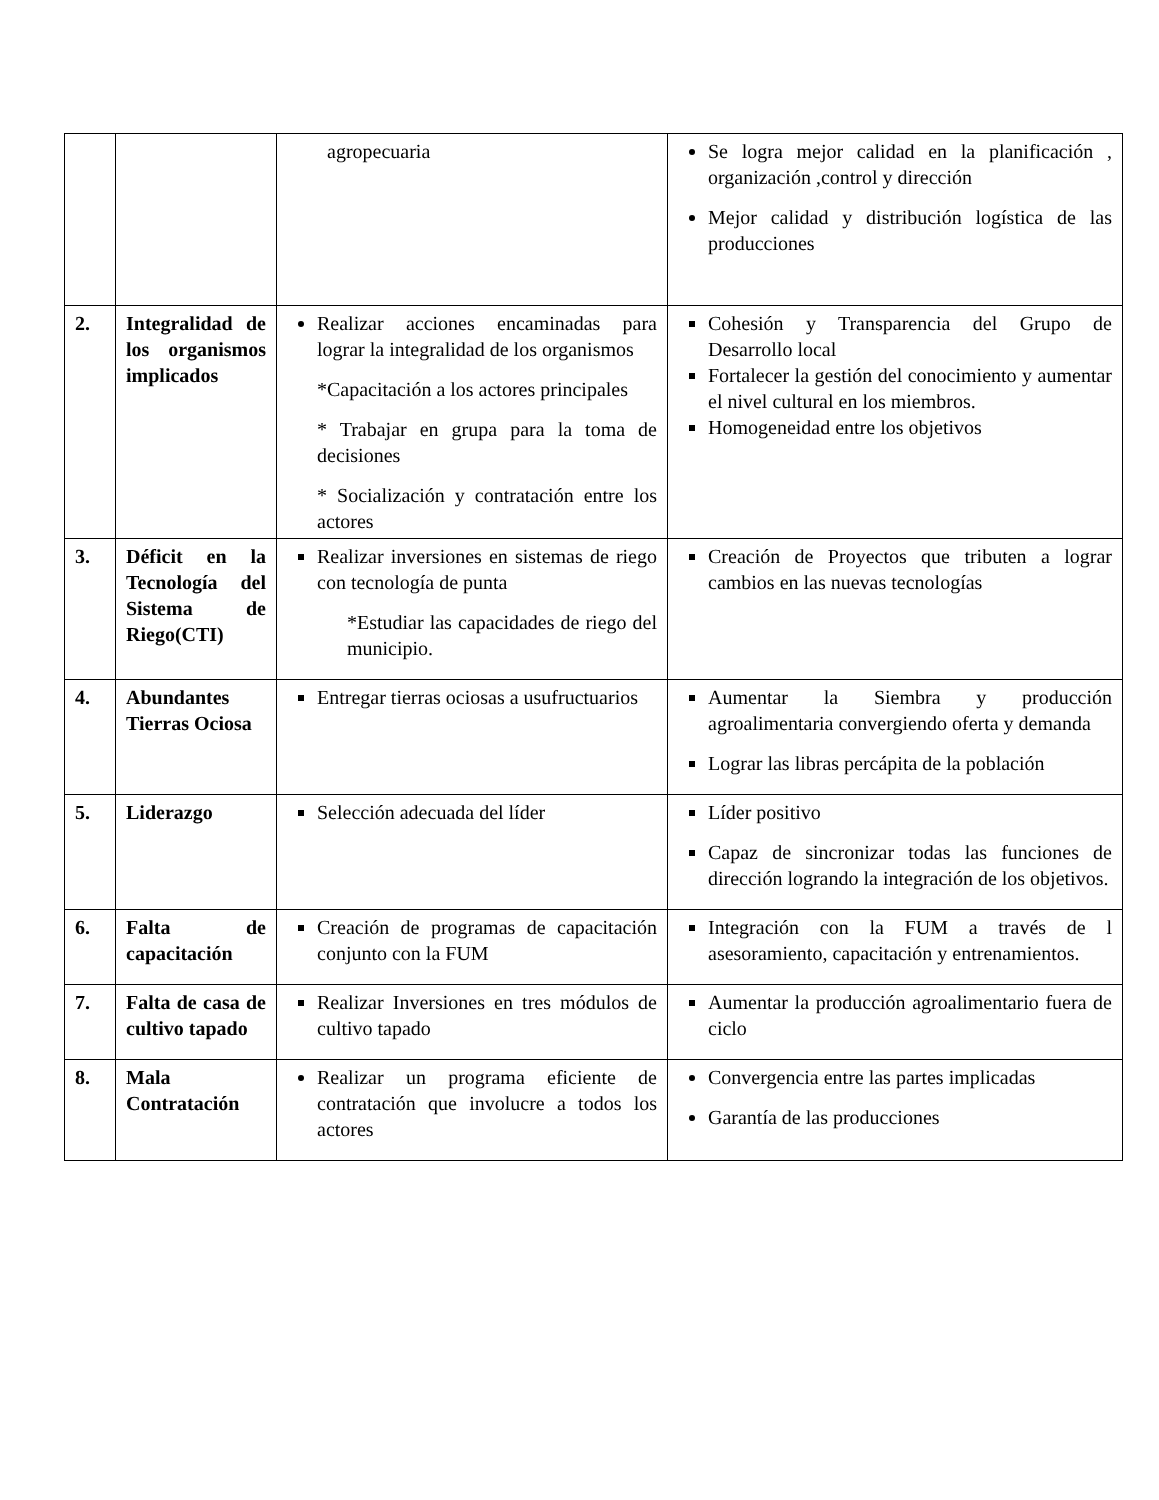| | | agropecuaria | Se logra mejor calidad en la planificación , organización ,control y dirección Mejor calidad y distribución logística de las producciones |
| 2. | Integralidad de los organismos implicados | Realizar acciones encaminadas para lograr la integralidad de los organismos *Capacitación a los actores principales * Trabajar en grupa para la toma de decisiones * Socialización y contratación entre los actores | Cohesión y Transparencia del Grupo de Desarrollo local Fortalecer la gestión del conocimiento y aumentar el nivel cultural en los miembros. Homogeneidad entre los objetivos |
| 3. | Déficit en la Tecnología del Sistema de Riego(CTI) | Realizar inversiones en sistemas de riego con tecnología de punta *Estudiar las capacidades de riego del municipio. | Creación de Proyectos que tributen a lograr cambios en las nuevas tecnologías |
| 4. | Abundantes Tierras Ociosa | Entregar tierras ociosas a usufructuarios | Aumentar la Siembra y producción agroalimentaria convergiendo oferta y demanda Lograr las libras percápita de la población |
| 5. | Liderazgo | Selección adecuada del líder | Líder positivo Capaz de sincronizar todas las funciones de dirección logrando la integración de los objetivos. |
| 6. | Falta de capacitación | Creación de programas de capacitación conjunto con la FUM | Integración con la FUM a través de l asesoramiento, capacitación y entrenamientos. |
| 7. | Falta de casa de cultivo tapado | Realizar Inversiones en tres módulos de cultivo tapado | Aumentar la producción agroalimentario fuera de ciclo |
| 8. | Mala Contratación | Realizar un programa eficiente de contratación que involucre a todos los actores | Convergencia entre las partes implicadas Garantía de las producciones |